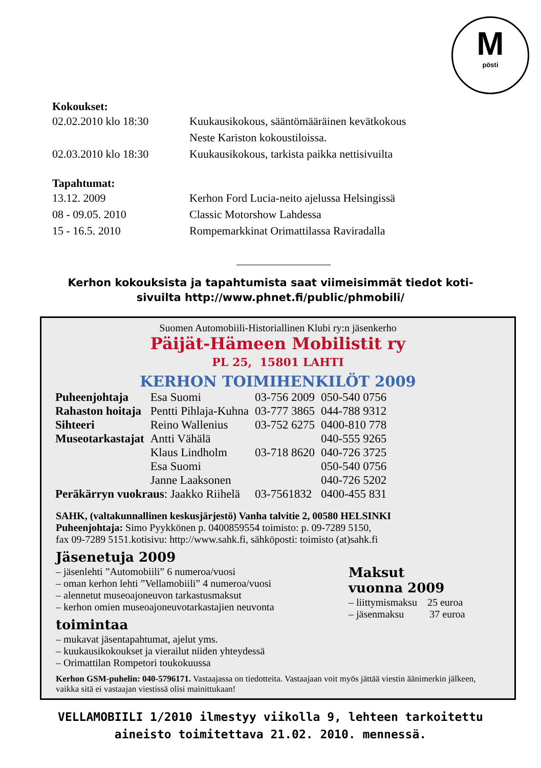Mpösti
Kokoukset:
| 02.02.2010 klo 18:30 | Kuukausikokous, sääntömääräinen kevätkokous Neste Kariston kokoustiloissa. |
| 02.03.2010 klo 18:30 | Kuukausikokous, tarkista paikka nettisivuilta |
Tapahtumat:
| 13.12. 2009 | Kerhon Ford Lucia-neito ajelussa Helsingissä |
| 08 - 09.05. 2010 | Classic Motorshow Lahdessa |
| 15 - 16.5. 2010 | Rompemarkkinat Orimattilassa Raviradalla |
Kerhon kokouksista ja tapahtumista saat viimeisimmät tiedot koti-
sivuilta http://www.phnet.fi/public/phmobili/
Suomen Automobiili-Historiallinen Klubi ry:n jäsenkerho
Päijät-Hämeen Mobilistit ry
PL 25, 15801 LAHTI
KERHON TOIMIHENKILÖT 2009
| Puheenjohtaja | Esa Suomi | 03-756 2009 | 050-540 0756 |
| Rahaston hoitaja | Pentti Pihlaja-Kuhna | 03-777 3865 | 044-788 9312 |
| Sihteeri | Reino Wallenius | 03-752 6275 | 0400-810 778 |
| Museotarkastajat | Antti Vähälä | | 040-555 9265 |
| | Klaus Lindholm | 03-718 8620 | 040-726 3725 |
| | Esa Suomi | | 050-540 0756 |
| | Janne Laaksonen | | 040-726 5202 |
| Peräkärryn vuokraus : Jaakko Riihelä | | 03-7561832 | 0400-455 831 |
SAHK, (valtakunnallinen keskusjärjestö) Vanha talvitie 2, 00580 HELSINKI
Puheenjohtaja: Simo Pyykkönen p. 0400859554 toimisto: p. 09-7289 5150,
fax 09-7289 5151.kotisivu: http://www.sahk.fi, sähköposti: toimisto (at)sahk.fi
Jäsenetuja 2009
– jäsenlehti ”Automobiili” 6 numeroa/vuosi
– oman kerhon lehti ”Vellamobiili” 4 numeroa/vuosi
– alennetut museoajoneuvon tarkastusmaksut
– kerhon omien museoajoneuvotarkastajien neuvonta
toimintaa
– mukavat jäsentapahtumat, ajelut yms.
– kuukausikokoukset ja vierailut niiden yhteydessä
– Orimattilan Rompetori toukokuussa
Maksut
vuonna 2009
– liittymismaksu 25 euroa
– jäsenmaksu 37 euroa
Kerhon GSM-puhelin: 040-5796171. Vastaajassa on tiedotteita. Vastaajaan voit myös jättää viestin äänimerkin jälkeen, vaikka sitä ei vastaajan viestissä olisi mainittukaan!
VELLAMOBIILI 1/2010 ilmestyy viikolla 9, lehteen tarkoitettu
aineisto toimitettava 21.02. 2010. mennessä.